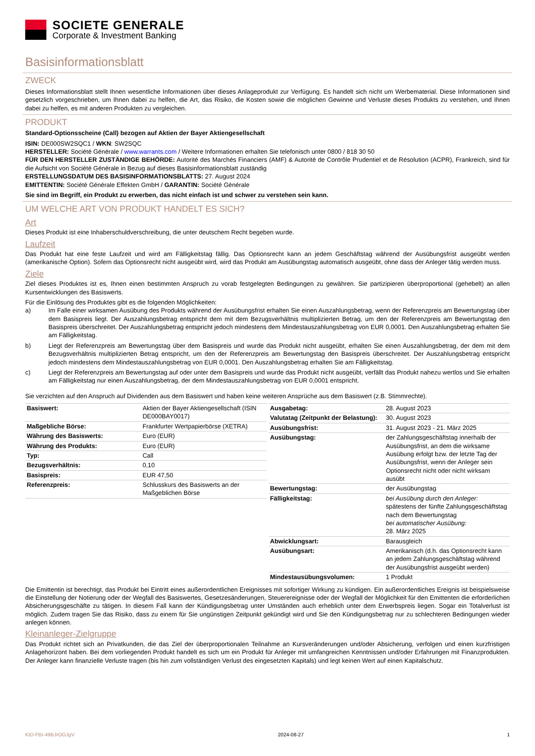SOCIETE GENERALE
Corporate & Investment Banking
Basisinformationsblatt
ZWECK
Dieses Informationsblatt stellt Ihnen wesentliche Informationen über dieses Anlageprodukt zur Verfügung. Es handelt sich nicht um Werbematerial. Diese Informationen sind gesetzlich vorgeschrieben, um Ihnen dabei zu helfen, die Art, das Risiko, die Kosten sowie die möglichen Gewinne und Verluste dieses Produkts zu verstehen, und Ihnen dabei zu helfen, es mit anderen Produkten zu vergleichen.
PRODUKT
Standard-Optionsscheine (Call) bezogen auf Aktien der Bayer Aktiengesellschaft
ISIN: DE000SW2SQC1 / WKN: SW2SQC
HERSTELLER: Société Générale / www.warrants.com / Weitere Informationen erhalten Sie telefonisch unter 0800 / 818 30 50
FÜR DEN HERSTELLER ZUSTÄNDIGE BEHÖRDE: Autorité des Marchés Financiers (AMF) & Autorité de Contrôle Prudentiel et de Résolution (ACPR), Frankreich, sind für die Aufsicht von Société Générale in Bezug auf dieses Basisinformationsblatt zuständig
ERSTELLUNGSDATUM DES BASISINFORMATIONSBLATTS: 27. August 2024
EMITTENTIN: Société Générale Effekten GmbH / GARANTIN: Société Générale
Sie sind im Begriff, ein Produkt zu erwerben, das nicht einfach ist und schwer zu verstehen sein kann.
UM WELCHE ART VON PRODUKT HANDELT ES SICH?
Art
Dieses Produkt ist eine Inhaberschuldverschreibung, die unter deutschem Recht begeben wurde.
Laufzeit
Das Produkt hat eine feste Laufzeit und wird am Fälligkeitstag fällig. Das Optionsrecht kann an jedem Geschäftstag während der Ausübungsfrist ausgeübt werden (amerikanische Option). Sofern das Optionsrecht nicht ausgeübt wird, wird das Produkt am Ausübungstag automatisch ausgeübt, ohne dass der Anleger tätig werden muss.
Ziele
Ziel dieses Produktes ist es, Ihnen einen bestimmten Anspruch zu vorab festgelegten Bedingungen zu gewähren. Sie partizipieren überproportional (gehebelt) an allen Kursentwicklungen des Basiswerts.
Für die Einlösung des Produktes gibt es die folgenden Möglichkeiten:
a) Im Falle einer wirksamen Ausübung des Produkts während der Ausübungsfrist erhalten Sie einen Auszahlungsbetrag, wenn der Referenzpreis am Bewertungstag über dem Basispreis liegt. Der Auszahlungsbetrag entspricht dem mit dem Bezugsverhältnis multiplizierten Betrag, um den der Referenzpreis am Bewertungstag den Basispreis überschreitet. Der Auszahlungsbetrag entspricht jedoch mindestens dem Mindestauszahlungsbetrag von EUR 0,0001. Den Auszahlungsbetrag erhalten Sie am Fälligkeitstag.
b) Liegt der Referenzpreis am Bewertungstag über dem Basispreis und wurde das Produkt nicht ausgeübt, erhalten Sie einen Auszahlungsbetrag, der dem mit dem Bezugsverhältnis multiplizierten Betrag entspricht, um den der Referenzpreis am Bewertungstag den Basispreis überschreitet. Der Auszahlungsbetrag entspricht jedoch mindestens dem Mindestauszahlungsbetrag von EUR 0,0001. Den Auszahlungsbetrag erhalten Sie am Fälligkeitstag.
c) Liegt der Referenzpreis am Bewertungstag auf oder unter dem Basispreis und wurde das Produkt nicht ausgeübt, verfällt das Produkt nahezu wertlos und Sie erhalten am Fälligkeitstag nur einen Auszahlungsbetrag, der dem Mindestauszahlungsbetrag von EUR 0,0001 entspricht.
Sie verzichten auf den Anspruch auf Dividenden aus dem Basiswert und haben keine weiteren Ansprüche aus dem Basiswert (z.B. Stimmrechte).
| Basiswert: | Aktien der Bayer Aktiengesellschaft (ISIN DE000BAY0017) |
| Maßgebliche Börse: | Frankfurter Wertpapierbörse (XETRA) |
| Währung des Basiswerts: | Euro (EUR) |
| Währung des Produkts: | Euro (EUR) |
| Typ: | Call |
| Bezugsverhältnis: | 0,10 |
| Basispreis: | EUR 47,50 |
| Referenzpreis: | Schlusskurs des Basiswerts an der Maßgeblichen Börse |
| Ausgabetag: | 28. August 2023 |
| Valutatag (Zeitpunkt der Belastung): | 30. August 2023 |
| Ausübungsfrist: | 31. August 2023 - 21. März 2025 |
| Ausübungstag: | der Zahlungsgeschäftstag innerhalb der Ausübungsfrist, an dem die wirksame Ausübung erfolgt bzw. der letzte Tag der Ausübungsfrist, wenn der Anleger sein Optionsrecht nicht oder nicht wirksam ausübt |
| Bewertungstag: | der Ausübungstag |
| Fälligkeitstag: | bei Ausübung durch den Anleger: spätestens der fünfte Zahlungsgeschäftstag nach dem Bewertungstag bei automatischer Ausübung: 28. März 2025 |
| Abwicklungsart: | Barausgleich |
| Ausübungsart: | Amerikanisch (d.h. das Optionsrecht kann an jedem Zahlungsgeschäftstag während der Ausübungsfrist ausgeübt werden) |
| Mindestausübungsvolumen: | 1 Produkt |
Die Emittentin ist berechtigt, das Produkt bei Eintritt eines außerordentlichen Ereignisses mit sofortiger Wirkung zu kündigen. Ein außerordentliches Ereignis ist beispielsweise die Einstellung der Notierung oder der Wegfall des Basiswertes, Gesetzesänderungen, Steuerereignisse oder der Wegfall der Möglichkeit für den Emittenten die erforderlichen Absicherungsgeschäfte zu tätigen. In diesem Fall kann der Kündigungsbetrag unter Umständen auch erheblich unter dem Erwerbspreis liegen. Sogar ein Totalverlust ist möglich. Zudem tragen Sie das Risiko, dass zu einem für Sie ungünstigen Zeitpunkt gekündigt wird und Sie den Kündigungsbetrag nur zu schlechteren Bedingungen wieder anlegen können.
Kleinanleger-Zielgruppe
Das Produkt richtet sich an Privatkunden, die das Ziel der überproportionalen Teilnahme an Kursveränderungen und/oder Absicherung, verfolgen und einen kurzfristigen Anlagehorizont haben. Bei dem vorliegenden Produkt handelt es sich um ein Produkt für Anleger mit umfangreichen Kenntnissen und/oder Erfahrungen mit Finanzprodukten. Der Anleger kann finanzielle Verluste tragen (bis hin zum vollständigen Verlust des eingesetzten Kapitals) und legt keinen Wert auf einen Kapitalschutz.
KID-FBI-49BJrOGJgV 2024-08-27 1